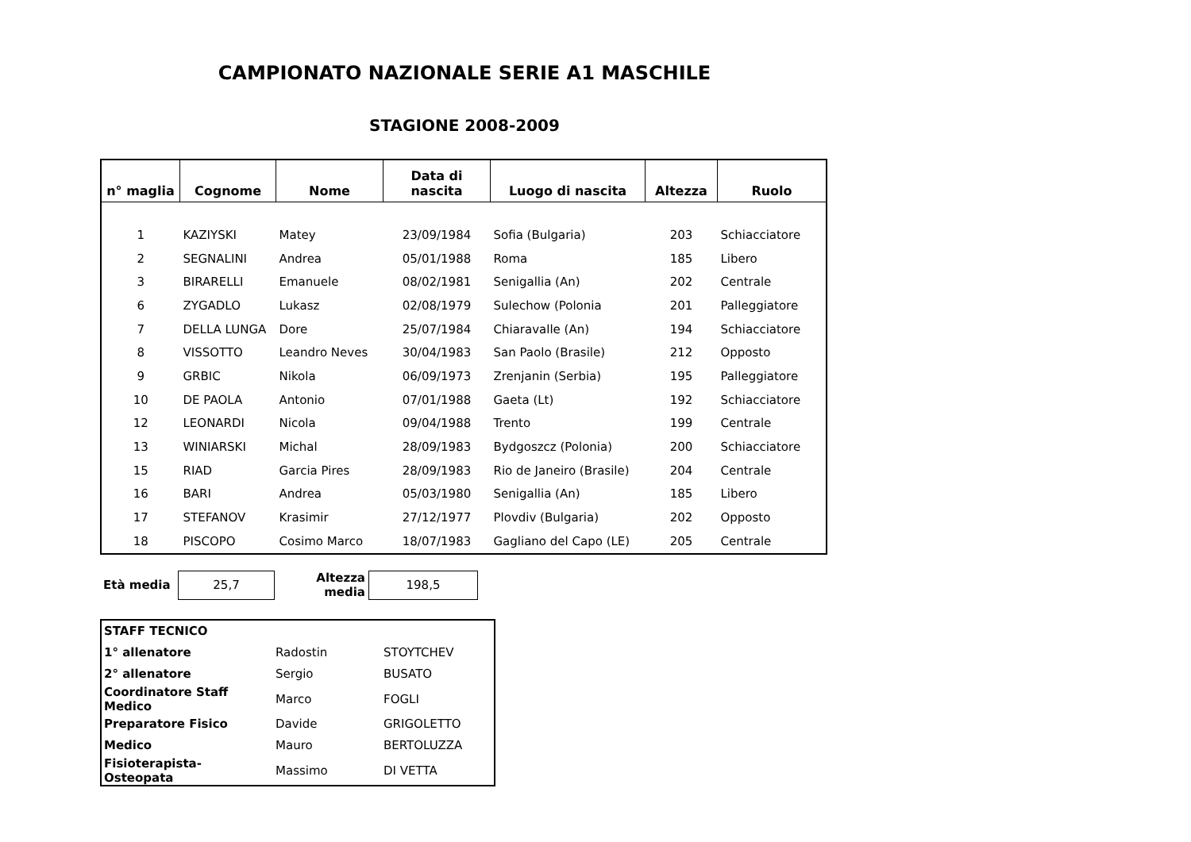CAMPIONATO NAZIONALE SERIE A1 MASCHILE
STAGIONE 2008-2009
| n° maglia | Cognome | Nome | Data di nascita | Luogo di nascita | Altezza | Ruolo |
| --- | --- | --- | --- | --- | --- | --- |
| 1 | KAZIYSKI | Matey | 23/09/1984 | Sofia (Bulgaria) | 203 | Schiacciatore |
| 2 | SEGNALINI | Andrea | 05/01/1988 | Roma | 185 | Libero |
| 3 | BIRARELLI | Emanuele | 08/02/1981 | Senigallia (An) | 202 | Centrale |
| 6 | ZYGADLO | Lukasz | 02/08/1979 | Sulechow (Polonia | 201 | Palleggiatore |
| 7 | DELLA LUNGA | Dore | 25/07/1984 | Chiaravalle (An) | 194 | Schiacciatore |
| 8 | VISSOTTO | Leandro Neves | 30/04/1983 | San Paolo (Brasile) | 212 | Opposto |
| 9 | GRBIC | Nikola | 06/09/1973 | Zrenjanin (Serbia) | 195 | Palleggiatore |
| 10 | DE PAOLA | Antonio | 07/01/1988 | Gaeta (Lt) | 192 | Schiacciatore |
| 12 | LEONARDI | Nicola | 09/04/1988 | Trento | 199 | Centrale |
| 13 | WINIARSKI | Michal | 28/09/1983 | Bydgoszcz (Polonia) | 200 | Schiacciatore |
| 15 | RIAD | Garcia Pires | 28/09/1983 | Rio de Janeiro (Brasile) | 204 | Centrale |
| 16 | BARI | Andrea | 05/03/1980 | Senigallia (An) | 185 | Libero |
| 17 | STEFANOV | Krasimir | 27/12/1977 | Plovdiv (Bulgaria) | 202 | Opposto |
| 18 | PISCOPO | Cosimo Marco | 18/07/1983 | Gagliano del Capo (LE) | 205 | Centrale |
| Età media | 25,7 | Altezza media | 198,5 |
| STAFF TECNICO | | |
| 1° allenatore | Radostin | STOYTCHEV |
| 2° allenatore | Sergio | BUSATO |
| Coordinatore Staff Medico | Marco | FOGLI |
| Preparatore Fisico | Davide | GRIGOLETTO |
| Medico | Mauro | BERTOLUZZA |
| Fisioterapista-Osteopata | Massimo | DI VETTA |